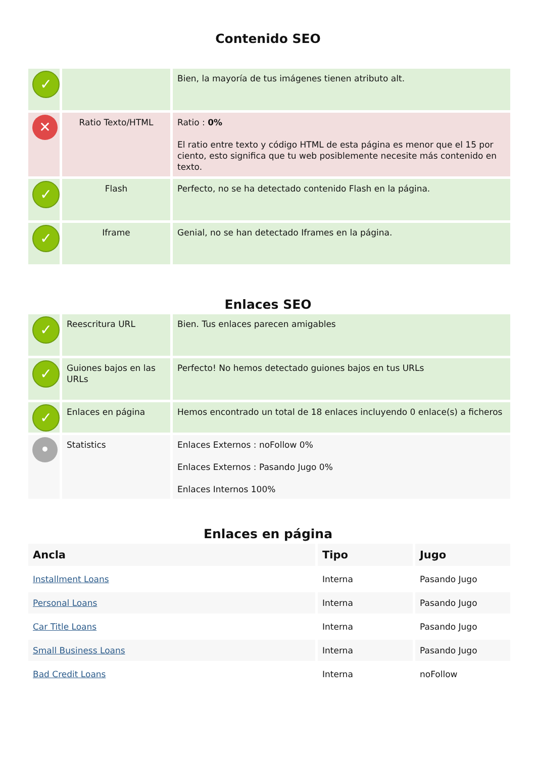Contenido SEO
| ✓ | | Bien, la mayoría de tus imágenes tienen atributo alt. |
| ✕ | Ratio Texto/HTML | Ratio : 0% El ratio entre texto y código HTML de esta página es menor que el 15 por ciento, esto significa que tu web posiblemente necesite más contenido en texto. |
| ✓ | Flash | Perfecto, no se ha detectado contenido Flash en la página. |
| ✓ | Iframe | Genial, no se han detectado Iframes en la página. |
Enlaces SEO
| ✓ | Reescritura URL | Bien. Tus enlaces parecen amigables |
| ✓ | Guiones bajos en las URLs | Perfecto! No hemos detectado guiones bajos en tus URLs |
| ✓ | Enlaces en página | Hemos encontrado un total de 18 enlaces incluyendo 0 enlace(s) a ficheros |
| • | Statistics | Enlaces Externos : noFollow 0% Enlaces Externos : Pasando Jugo 0% Enlaces Internos 100% |
Enlaces en página
| Ancla | Tipo | Jugo |
| --- | --- | --- |
| Installment Loans | Interna | Pasando Jugo |
| Personal Loans | Interna | Pasando Jugo |
| Car Title Loans | Interna | Pasando Jugo |
| Small Business Loans | Interna | Pasando Jugo |
| Bad Credit Loans | Interna | noFollow |